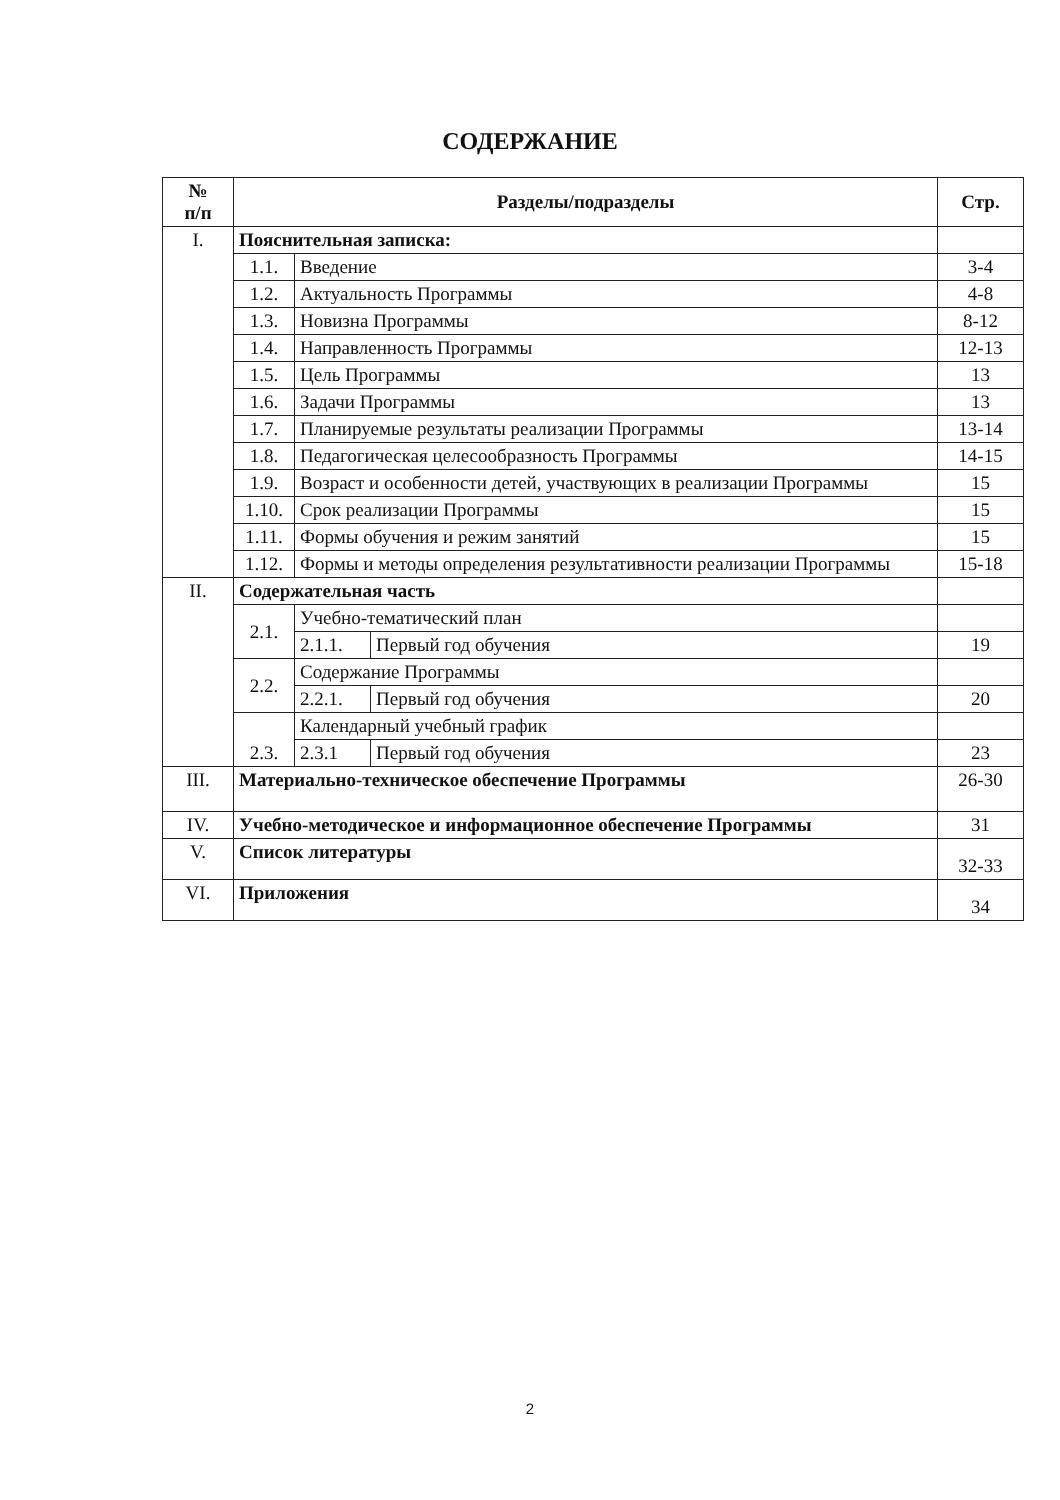СОДЕРЖАНИЕ
| № п/п | Разделы/подразделы | | | Стр. |
| --- | --- | --- | --- | --- |
| I. | Пояснительная записка: | | | |
| | 1.1. | Введение | | 3-4 |
| | 1.2. | Актуальность Программы | | 4-8 |
| | 1.3. | Новизна Программы | | 8-12 |
| | 1.4. | Направленность Программы | | 12-13 |
| | 1.5. | Цель Программы | | 13 |
| | 1.6. | Задачи Программы | | 13 |
| | 1.7. | Планируемые результаты реализации Программы | | 13-14 |
| | 1.8. | Педагогическая целесообразность Программы | | 14-15 |
| | 1.9. | Возраст и особенности детей, участвующих в реализации Программы | | 15 |
| | 1.10. | Срок реализации Программы | | 15 |
| | 1.11. | Формы обучения и режим занятий | | 15 |
| | 1.12. | Формы и методы определения результативности реализации Программы | | 15-18 |
| II. | Содержательная часть | | | |
| | 2.1. | Учебно-тематический план | | |
| | | 2.1.1. | Первый год обучения | 19 |
| | 2.2. | Содержание Программы | | |
| | | 2.2.1. | Первый год обучения | 20 |
| | 2.3. | Календарный учебный график | | |
| | | 2.3.1 | Первый год обучения | 23 |
| III. | Материально-техническое обеспечение Программы | | | 26-30 |
| IV. | Учебно-методическое и информационное обеспечение Программы | | | 31 |
| V. | Список литературы | | | 32-33 |
| VI. | Приложения | | | 34 |
2